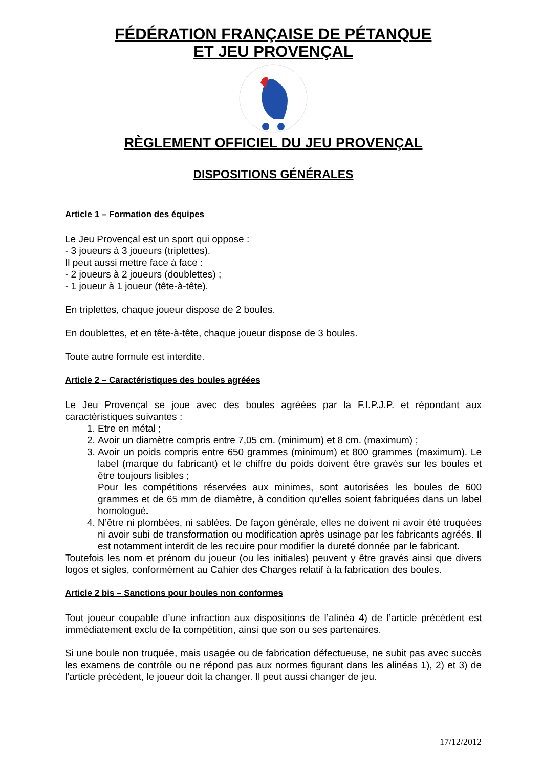FÉDÉRATION FRANÇAISE DE PÉTANQUE
ET JEU PROVENÇAL
RÈGLEMENT OFFICIEL DU JEU PROVENÇAL
DISPOSITIONS GÉNÉRALES
Article 1 – Formation des équipes
Le Jeu Provençal est un sport qui oppose :
- 3 joueurs à 3 joueurs (triplettes).
Il peut aussi mettre face à face :
- 2 joueurs à 2 joueurs (doublettes) ;
- 1 joueur à 1 joueur (tête-à-tête).
En triplettes, chaque joueur dispose de 2 boules.
En doublettes, et en tête-à-tête, chaque joueur dispose de 3 boules.
Toute autre formule est interdite.
Article 2 – Caractéristiques des boules agréées
Le Jeu Provençal se joue avec des boules agréées par la F.I.P.J.P. et répondant aux caractéristiques suivantes :
1. Etre en métal ;
2. Avoir un diamètre compris entre 7,05 cm. (minimum) et 8 cm. (maximum) ;
3. Avoir un poids compris entre 650 grammes (minimum) et 800 grammes (maximum). Le label (marque du fabricant) et le chiffre du poids doivent être gravés sur les boules et être toujours lisibles ;
Pour les compétitions réservées aux minimes, sont autorisées les boules de 600 grammes et de 65 mm de diamètre, à condition qu’elles soient fabriquées dans un label homologué.
4. N’être ni plombées, ni sablées. De façon générale, elles ne doivent ni avoir été truquées ni avoir subi de transformation ou modification après usinage par les fabricants agréés. Il est notamment interdit de les recuire pour modifier la dureté donnée par le fabricant.
Toutefois les nom et prénom du joueur (ou les initiales) peuvent y être gravés ainsi que divers logos et sigles, conformément au Cahier des Charges relatif à la fabrication des boules.
Article 2 bis – Sanctions pour boules non conformes
Tout joueur coupable d’une infraction aux dispositions de l’alinéa 4) de l’article précédent est immédiatement exclu de la compétition, ainsi que son ou ses partenaires.
Si une boule non truquée, mais usagée ou de fabrication défectueuse, ne subit pas avec succès les examens de contrôle ou ne répond pas aux normes figurant dans les alinéas 1), 2) et 3) de l’article précédent, le joueur doit la changer. Il peut aussi changer de jeu.
17/12/2012